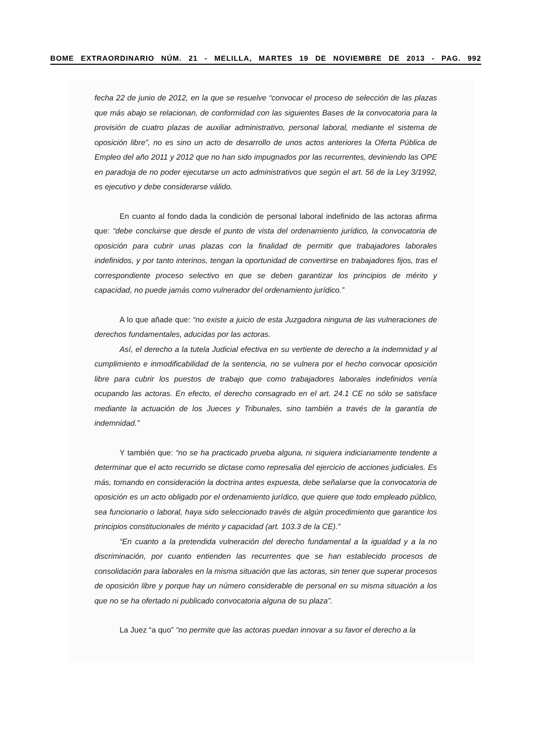BOME EXTRAORDINARIO NÚM. 21 - MELILLA, MARTES 19 DE NOVIEMBRE DE 2013 - PAG. 992
fecha 22 de junio de 2012, en la que se resuelve “convocar el proceso de selección de las plazas que más abajo se relacionan, de conformidad con las siguientes Bases de la convocatoria para la provisión de cuatro plazas de auxiliar administrativo, personal laboral, mediante el sistema de oposición libre”, no es sino un acto de desarrollo de unos actos anteriores la Oferta Pública de Empleo del año 2011 y 2012 que no han sido impugnados por las recurrentes, deviniendo las OPE en paradoja de no poder ejecutarse un acto administrativos que según el art. 56 de la Ley 3/1992, es ejecutivo y debe considerarse válido.
En cuanto al fondo dada la condición de personal laboral indefinido de las actoras afirma que: “debe concluirse que desde el punto de vista del ordenamiento jurídico, la convocatoria de oposición para cubrir unas plazas con la finalidad de permitir que trabajadores laborales indefinidos, y por tanto interinos, tengan la oportunidad de convertirse en trabajadores fijos, tras el correspondiente proceso selectivo en que se deben garantizar los principios de mérito y capacidad, no puede jamás como vulnerador del ordenamiento jurídico.”
A lo que añade que: “no existe a juicio de esta Juzgadora ninguna de las vulneraciones de derechos fundamentales, aducidas por las actoras.
Así, el derecho a la tutela Judicial efectiva en su vertiente de derecho a la indemnidad y al cumplimiento e inmodificabilidad de la sentencia, no se vulnera por el hecho convocar oposición libre para cubrir los puestos de trabajo que como trabajadores laborales indefinidos venía ocupando las actoras. En efecto, el derecho consagrado en el art. 24.1 CE no sólo se satisface mediante la actuación de los Jueces y Tribunales, sino también a través de la garantía de indemnidad.”
Y también que: “no se ha practicado prueba alguna, ni siquiera indiciariamente tendente a determinar que el acto recurrido se dictase como represalia del ejercicio de acciones judiciales. Es más, tomando en consideración la doctrina antes expuesta, debe señalarse que la convocatoria de oposición es un acto obligado por el ordenamiento jurídico, que quiere que todo empleado público, sea funcionario o laboral, haya sido seleccionado través de algún procedimiento que garantice los principios constitucionales de mérito y capacidad (art. 103.3 de la CE).”
“En cuanto a la pretendida vulneración del derecho fundamental a la igualdad y a la no discriminación, por cuanto entienden las recurrentes que se han establecido procesos de consolidación para laborales en la misma situación que las actoras, sin tener que superar procesos de oposición libre y porque hay un número considerable de personal en su misma situación a los que no se ha ofertado ni publicado convocatoria alguna de su plaza”.
La Juez “a quo” “no permite que las actoras puedan innovar a su favor el derecho a la